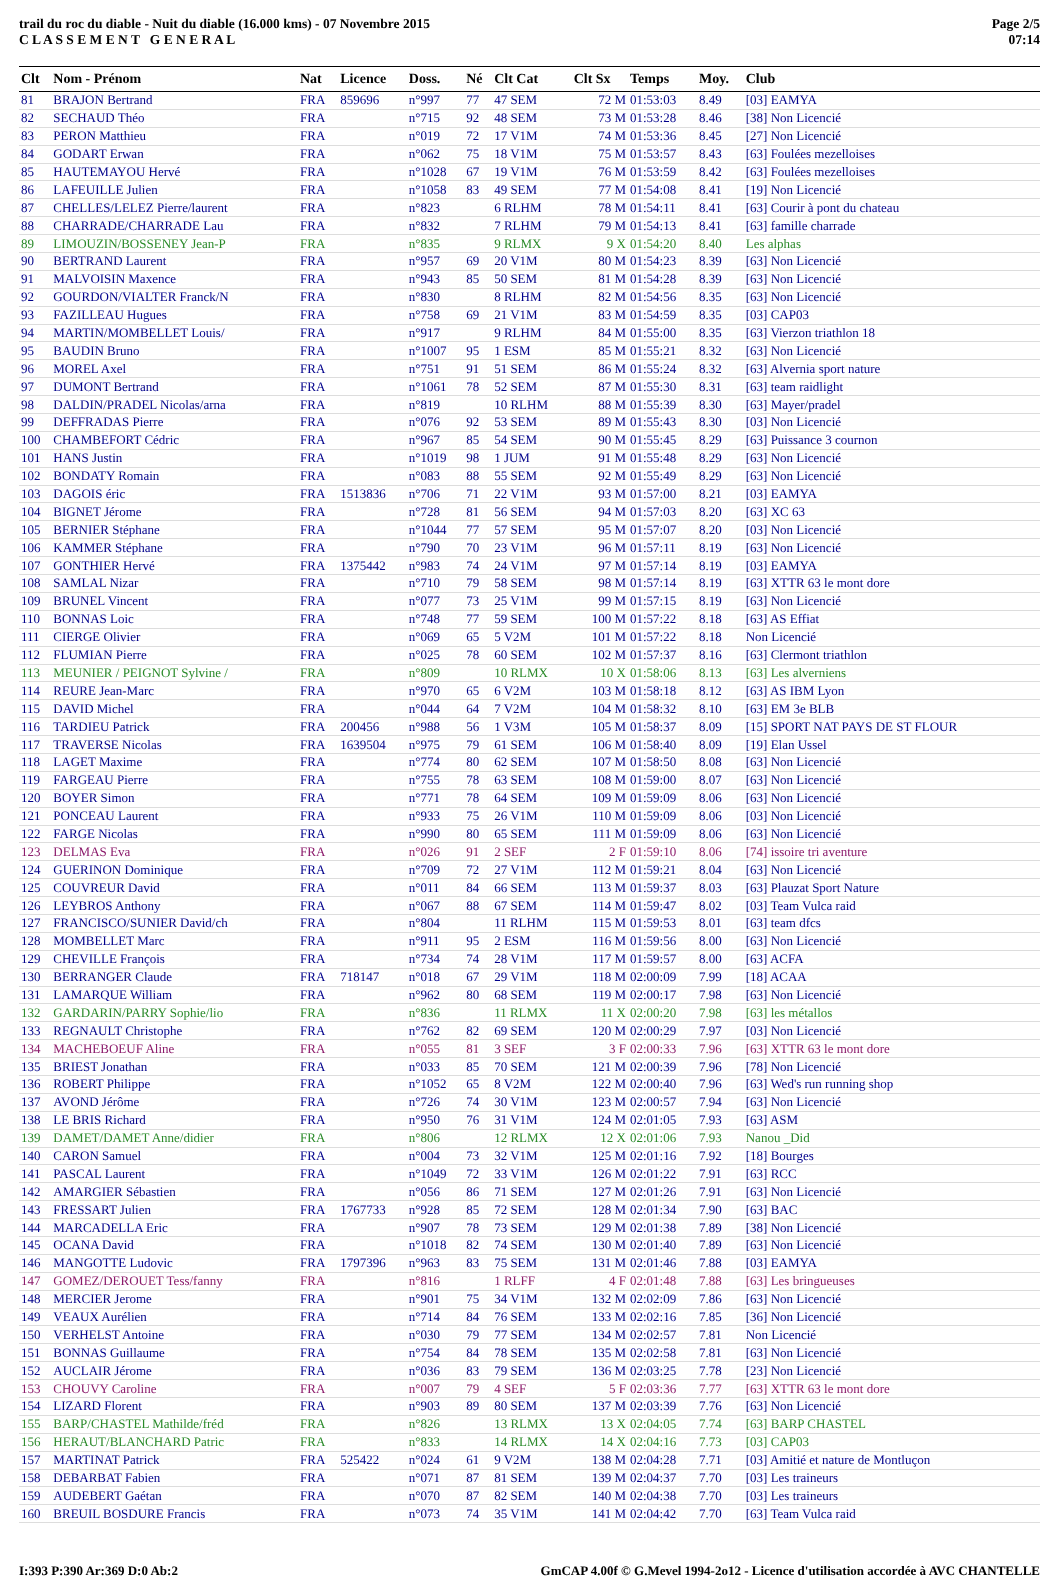trail du roc du diable - Nuit du diable (16.000 kms) - 07 Novembre 2015
C L A S S E M E N T G E N E R A L
Page 2/5
07:14
| Clt | Nom - Prénom | Nat | Licence | Doss. | Né | Clt Cat | Clt Sx | Temps | Moy. | Club |
| --- | --- | --- | --- | --- | --- | --- | --- | --- | --- | --- |
| 81 | BRAJON Bertrand | FRA | 859696 | n°997 | 77 | 47 SEM | 72 M | 01:53:03 | 8.49 | [03] EAMYA |
| 82 | SECHAUD Théo | FRA | | n°715 | 92 | 48 SEM | 73 M | 01:53:28 | 8.46 | [38] Non Licencié |
| 83 | PERON Matthieu | FRA | | n°019 | 72 | 17 V1M | 74 M | 01:53:36 | 8.45 | [27] Non Licencié |
| 84 | GODART Erwan | FRA | | n°062 | 75 | 18 V1M | 75 M | 01:53:57 | 8.43 | [63] Foulées mezelloises |
| 85 | HAUTEMAYOU Hervé | FRA | | n°1028 | 67 | 19 V1M | 76 M | 01:53:59 | 8.42 | [63] Foulées mezelloises |
| 86 | LAFEUILLE Julien | FRA | | n°1058 | 83 | 49 SEM | 77 M | 01:54:08 | 8.41 | [19] Non Licencié |
| 87 | CHELLES/LELEZ Pierre/laurent | FRA | | n°823 | | 6 RLHM | 78 M | 01:54:11 | 8.41 | [63] Courir à pont du chateau |
| 88 | CHARRADE/CHARRADE Lau | FRA | | n°832 | | 7 RLHM | 79 M | 01:54:13 | 8.41 | [63] famille charrade |
| 89 | LIMOUZIN/BOSSENEY Jean-P | FRA | | n°835 | | 9 RLMX | 9 X | 01:54:20 | 8.40 | Les alphas |
| 90 | BERTRAND Laurent | FRA | | n°957 | 69 | 20 V1M | 80 M | 01:54:23 | 8.39 | [63] Non Licencié |
| 91 | MALVOISIN Maxence | FRA | | n°943 | 85 | 50 SEM | 81 M | 01:54:28 | 8.39 | [63] Non Licencié |
| 92 | GOURDON/VIALTER Franck/N | FRA | | n°830 | | 8 RLHM | 82 M | 01:54:56 | 8.35 | [63] Non Licencié |
| 93 | FAZILLEAU Hugues | FRA | | n°758 | 69 | 21 V1M | 83 M | 01:54:59 | 8.35 | [03] CAP03 |
| 94 | MARTIN/MOMBELLET Louis/ | FRA | | n°917 | | 9 RLHM | 84 M | 01:55:00 | 8.35 | [63] Vierzon triathlon 18 |
| 95 | BAUDIN Bruno | FRA | | n°1007 | 95 | 1 ESM | 85 M | 01:55:21 | 8.32 | [63] Non Licencié |
| 96 | MOREL Axel | FRA | | n°751 | 91 | 51 SEM | 86 M | 01:55:24 | 8.32 | [63] Alvernia sport nature |
| 97 | DUMONT Bertrand | FRA | | n°1061 | 78 | 52 SEM | 87 M | 01:55:30 | 8.31 | [63] team raidlight |
| 98 | DALDIN/PRADEL Nicolas/arna | FRA | | n°819 | | 10 RLHM | 88 M | 01:55:39 | 8.30 | [63] Mayer/pradel |
| 99 | DEFFRADAS Pierre | FRA | | n°076 | 92 | 53 SEM | 89 M | 01:55:43 | 8.30 | [03] Non Licencié |
| 100 | CHAMBEFORT Cédric | FRA | | n°967 | 85 | 54 SEM | 90 M | 01:55:45 | 8.29 | [63] Puissance 3 cournon |
| 101 | HANS Justin | FRA | | n°1019 | 98 | 1 JUM | 91 M | 01:55:48 | 8.29 | [63] Non Licencié |
| 102 | BONDATY Romain | FRA | | n°083 | 88 | 55 SEM | 92 M | 01:55:49 | 8.29 | [63] Non Licencié |
| 103 | DAGOIS éric | FRA | 1513836 | n°706 | 71 | 22 V1M | 93 M | 01:57:00 | 8.21 | [03] EAMYA |
| 104 | BIGNET Jérome | FRA | | n°728 | 81 | 56 SEM | 94 M | 01:57:03 | 8.20 | [63] XC 63 |
| 105 | BERNIER Stéphane | FRA | | n°1044 | 77 | 57 SEM | 95 M | 01:57:07 | 8.20 | [03] Non Licencié |
| 106 | KAMMER Stéphane | FRA | | n°790 | 70 | 23 V1M | 96 M | 01:57:11 | 8.19 | [63] Non Licencié |
| 107 | GONTHIER Hervé | FRA | 1375442 | n°983 | 74 | 24 V1M | 97 M | 01:57:14 | 8.19 | [03] EAMYA |
| 108 | SAMLAL Nizar | FRA | | n°710 | 79 | 58 SEM | 98 M | 01:57:14 | 8.19 | [63] XTTR 63 le mont dore |
| 109 | BRUNEL Vincent | FRA | | n°077 | 73 | 25 V1M | 99 M | 01:57:15 | 8.19 | [63] Non Licencié |
| 110 | BONNAS Loic | FRA | | n°748 | 77 | 59 SEM | 100 M | 01:57:22 | 8.18 | [63] AS Effiat |
| 111 | CIERGE Olivier | FRA | | n°069 | 65 | 5 V2M | 101 M | 01:57:22 | 8.18 | Non Licencié |
| 112 | FLUMIAN Pierre | FRA | | n°025 | 78 | 60 SEM | 102 M | 01:57:37 | 8.16 | [63] Clermont triathlon |
| 113 | MEUNIER / PEIGNOT Sylvine / | FRA | | n°809 | | 10 RLMX | 10 X | 01:58:06 | 8.13 | [63] Les alverniens |
| 114 | REURE Jean-Marc | FRA | | n°970 | 65 | 6 V2M | 103 M | 01:58:18 | 8.12 | [63] AS IBM Lyon |
| 115 | DAVID Michel | FRA | | n°044 | 64 | 7 V2M | 104 M | 01:58:32 | 8.10 | [63] EM 3e BLB |
| 116 | TARDIEU Patrick | FRA | 200456 | n°988 | 56 | 1 V3M | 105 M | 01:58:37 | 8.09 | [15] SPORT NAT PAYS DE ST FLOUR |
| 117 | TRAVERSE Nicolas | FRA | 1639504 | n°975 | 79 | 61 SEM | 106 M | 01:58:40 | 8.09 | [19] Elan Ussel |
| 118 | LAGET Maxime | FRA | | n°774 | 80 | 62 SEM | 107 M | 01:58:50 | 8.08 | [63] Non Licencié |
| 119 | FARGEAU Pierre | FRA | | n°755 | 78 | 63 SEM | 108 M | 01:59:00 | 8.07 | [63] Non Licencié |
| 120 | BOYER Simon | FRA | | n°771 | 78 | 64 SEM | 109 M | 01:59:09 | 8.06 | [63] Non Licencié |
| 121 | PONCEAU Laurent | FRA | | n°933 | 75 | 26 V1M | 110 M | 01:59:09 | 8.06 | [03] Non Licencié |
| 122 | FARGE Nicolas | FRA | | n°990 | 80 | 65 SEM | 111 M | 01:59:09 | 8.06 | [63] Non Licencié |
| 123 | DELMAS Eva | FRA | | n°026 | 91 | 2 SEF | 2 F | 01:59:10 | 8.06 | [74] issoire tri aventure |
| 124 | GUERINON Dominique | FRA | | n°709 | 72 | 27 V1M | 112 M | 01:59:21 | 8.04 | [63] Non Licencié |
| 125 | COUVREUR David | FRA | | n°011 | 84 | 66 SEM | 113 M | 01:59:37 | 8.03 | [63] Plauzat Sport Nature |
| 126 | LEYBROS Anthony | FRA | | n°067 | 88 | 67 SEM | 114 M | 01:59:47 | 8.02 | [03] Team Vulca raid |
| 127 | FRANCISCO/SUNIER David/ch | FRA | | n°804 | | 11 RLHM | 115 M | 01:59:53 | 8.01 | [63] team dfcs |
| 128 | MOMBELLET Marc | FRA | | n°911 | 95 | 2 ESM | 116 M | 01:59:56 | 8.00 | [63] Non Licencié |
| 129 | CHEVILLE François | FRA | | n°734 | 74 | 28 V1M | 117 M | 01:59:57 | 8.00 | [63] ACFA |
| 130 | BERRANGER Claude | FRA | 718147 | n°018 | 67 | 29 V1M | 118 M | 02:00:09 | 7.99 | [18] ACAA |
| 131 | LAMARQUE William | FRA | | n°962 | 80 | 68 SEM | 119 M | 02:00:17 | 7.98 | [63] Non Licencié |
| 132 | GARDARIN/PARRY Sophie/lio | FRA | | n°836 | | 11 RLMX | 11 X | 02:00:20 | 7.98 | [63] les métallos |
| 133 | REGNAULT Christophe | FRA | | n°762 | 82 | 69 SEM | 120 M | 02:00:29 | 7.97 | [03] Non Licencié |
| 134 | MACHEBOEUF Aline | FRA | | n°055 | 81 | 3 SEF | 3 F | 02:00:33 | 7.96 | [63] XTTR 63 le mont dore |
| 135 | BRIEST Jonathan | FRA | | n°033 | 85 | 70 SEM | 121 M | 02:00:39 | 7.96 | [78] Non Licencié |
| 136 | ROBERT Philippe | FRA | | n°1052 | 65 | 8 V2M | 122 M | 02:00:40 | 7.96 | [63] Wed's run running shop |
| 137 | AVOND Jérôme | FRA | | n°726 | 74 | 30 V1M | 123 M | 02:00:57 | 7.94 | [63] Non Licencié |
| 138 | LE BRIS Richard | FRA | | n°950 | 76 | 31 V1M | 124 M | 02:01:05 | 7.93 | [63] ASM |
| 139 | DAMET/DAMET Anne/didier | FRA | | n°806 | | 12 RLMX | 12 X | 02:01:06 | 7.93 | Nanou _Did |
| 140 | CARON Samuel | FRA | | n°004 | 73 | 32 V1M | 125 M | 02:01:16 | 7.92 | [18] Bourges |
| 141 | PASCAL Laurent | FRA | | n°1049 | 72 | 33 V1M | 126 M | 02:01:22 | 7.91 | [63] RCC |
| 142 | AMARGIER Sébastien | FRA | | n°056 | 86 | 71 SEM | 127 M | 02:01:26 | 7.91 | [63] Non Licencié |
| 143 | FRESSART Julien | FRA | 1767733 | n°928 | 85 | 72 SEM | 128 M | 02:01:34 | 7.90 | [63] BAC |
| 144 | MARCADELLA Eric | FRA | | n°907 | 78 | 73 SEM | 129 M | 02:01:38 | 7.89 | [38] Non Licencié |
| 145 | OCANA David | FRA | | n°1018 | 82 | 74 SEM | 130 M | 02:01:40 | 7.89 | [63] Non Licencié |
| 146 | MANGOTTE Ludovic | FRA | 1797396 | n°963 | 83 | 75 SEM | 131 M | 02:01:46 | 7.88 | [03] EAMYA |
| 147 | GOMEZ/DEROUET Tess/fanny | FRA | | n°816 | | 1 RLFF | 4 F | 02:01:48 | 7.88 | [63] Les bringueuses |
| 148 | MERCIER Jerome | FRA | | n°901 | 75 | 34 V1M | 132 M | 02:02:09 | 7.86 | [63] Non Licencié |
| 149 | VEAUX Aurélien | FRA | | n°714 | 84 | 76 SEM | 133 M | 02:02:16 | 7.85 | [36] Non Licencié |
| 150 | VERHELST Antoine | FRA | | n°030 | 79 | 77 SEM | 134 M | 02:02:57 | 7.81 | Non Licencié |
| 151 | BONNAS Guillaume | FRA | | n°754 | 84 | 78 SEM | 135 M | 02:02:58 | 7.81 | [63] Non Licencié |
| 152 | AUCLAIR Jérome | FRA | | n°036 | 83 | 79 SEM | 136 M | 02:03:25 | 7.78 | [23] Non Licencié |
| 153 | CHOUVY Caroline | FRA | | n°007 | 79 | 4 SEF | 5 F | 02:03:36 | 7.77 | [63] XTTR 63 le mont dore |
| 154 | LIZARD Florent | FRA | | n°903 | 89 | 80 SEM | 137 M | 02:03:39 | 7.76 | [63] Non Licencié |
| 155 | BARP/CHASTEL Mathilde/fréd | FRA | | n°826 | | 13 RLMX | 13 X | 02:04:05 | 7.74 | [63] BARP CHASTEL |
| 156 | HERAUT/BLANCHARD Patric | FRA | | n°833 | | 14 RLMX | 14 X | 02:04:16 | 7.73 | [03] CAP03 |
| 157 | MARTINAT Patrick | FRA | 525422 | n°024 | 61 | 9 V2M | 138 M | 02:04:28 | 7.71 | [03] Amitié et nature de Montluçon |
| 158 | DEBARBAT Fabien | FRA | | n°071 | 87 | 81 SEM | 139 M | 02:04:37 | 7.70 | [03] Les traineurs |
| 159 | AUDEBERT Gaétan | FRA | | n°070 | 87 | 82 SEM | 140 M | 02:04:38 | 7.70 | [03] Les traineurs |
| 160 | BREUIL BOSDURE Francis | FRA | | n°073 | 74 | 35 V1M | 141 M | 02:04:42 | 7.70 | [63] Team Vulca raid |
I:393 P:390 Ar:369 D:0 Ab:2 GmCAP 4.00f © G.Mevel 1994-2o12 - Licence d'utilisation accordée à AVC CHANTELLE